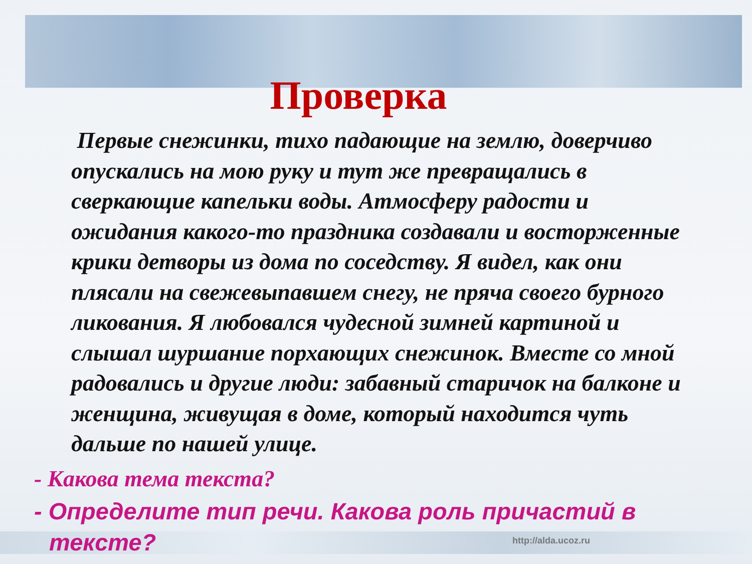Проверка
Первые снежинки, тихо падающие на землю, доверчиво опускались на мою руку и тут же превращались в сверкающие капельки воды. Атмосферу радости и ожидания какого-то праздника создавали и восторженные крики детворы из дома по соседству. Я видел, как они плясали на свежевыпавшем снегу, не пряча своего бурного ликования. Я любовался чудесной зимней картиной и слышал шуршание порхающих снежинок. Вместе со мной радовались и другие люди: забавный старичок на балконе и женщина, живущая в доме, который находится чуть дальше по нашей улице.
- Какова тема текста?
- Определите тип речи. Какова роль причастий в тексте?
http://alda.ucoz.ru